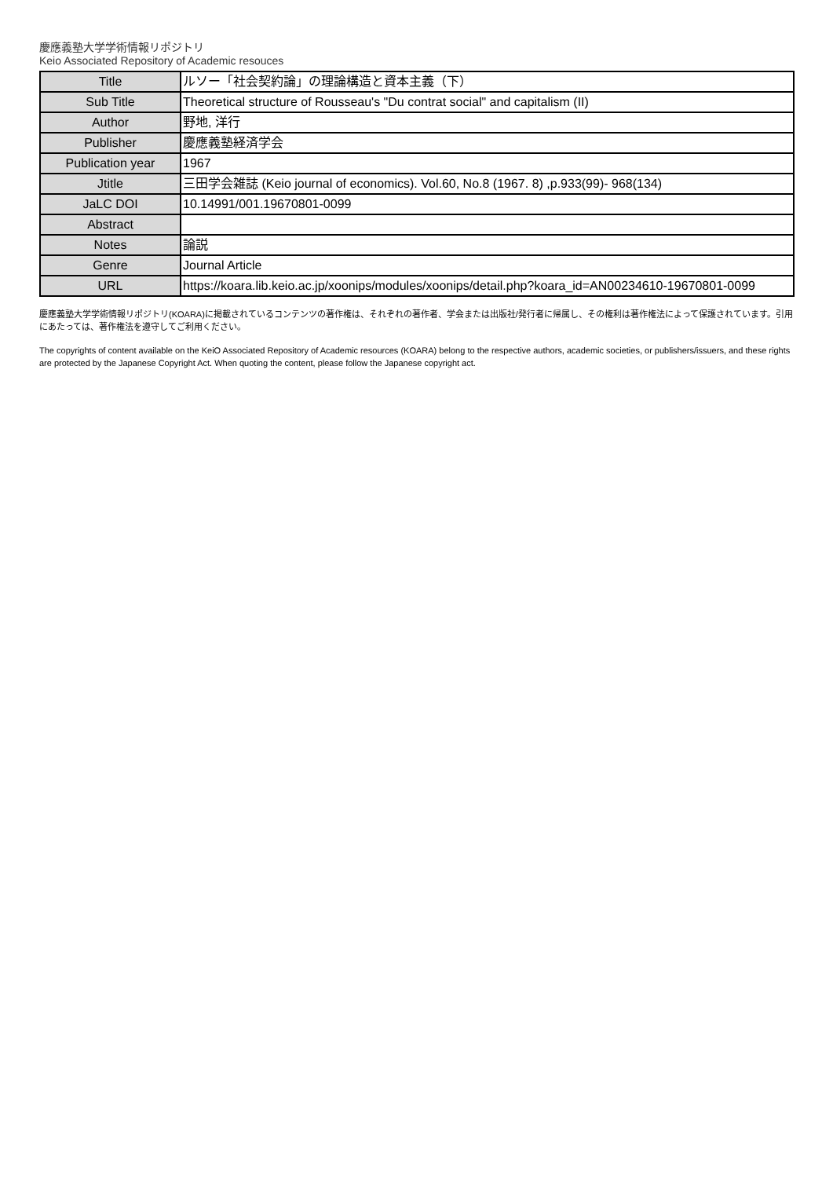慶應義塾大学学術情報リポジトリ
Keio Associated Repository of Academic resouces
| Title | ルソー「社会契約論」の理論構造と資本主義（下） |
| Sub Title | Theoretical structure of Rousseau's "Du contrat social" and capitalism (II) |
| Author | 野地, 洋行 |
| Publisher | 慶應義塾経済学会 |
| Publication year | 1967 |
| Jtitle | 三田学会雑誌 (Keio journal of economics). Vol.60, No.8 (1967. 8) ,p.933(99)- 968(134) |
| JaLC DOI | 10.14991/001.19670801-0099 |
| Abstract | |
| Notes | 論説 |
| Genre | Journal Article |
| URL | https://koara.lib.keio.ac.jp/xoonips/modules/xoonips/detail.php?koara_id=AN00234610-19670801-0099 |
慶應義塾大学学術情報リポジトリ(KOARA)に掲載されているコンテンツの著作権は、それぞれの著作者、学会または出版社/発行者に帰属し、その権利は著作権法によって保護されています。引用にあたっては、著作権法を遵守してご利用ください。
The copyrights of content available on the KeiO Associated Repository of Academic resources (KOARA) belong to the respective authors, academic societies, or publishers/issuers, and these rights are protected by the Japanese Copyright Act. When quoting the content, please follow the Japanese copyright act.